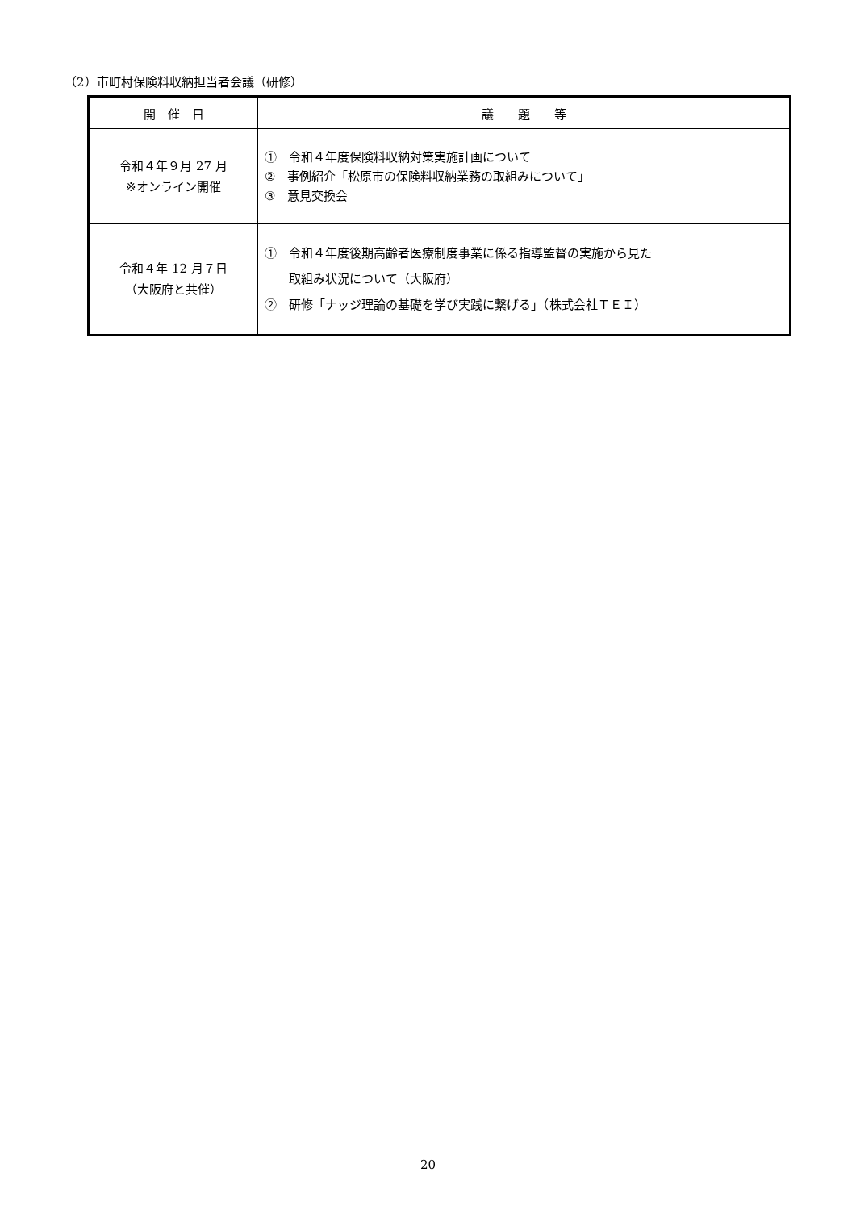（2）市町村保険料収納担当者会議（研修）
| 開 催 日 | 議 題 等 |
| --- | --- |
| 令和４年９月 27 月 ※オンライン開催 | ① 令和４年度保険料収納対策実施計画について ② 事例紹介「松原市の保険料収納業務の取組みについて」 ③ 意見交換会 |
| 令和４年 12 月７日 （大阪府と共催） | ① 令和４年度後期高齢者医療制度事業に係る指導監督の実施から見た 取組み状況について（大阪府） ② 研修「ナッジ理論の基礎を学び実践に繋げる」（株式会社ＴＥＩ） |
20